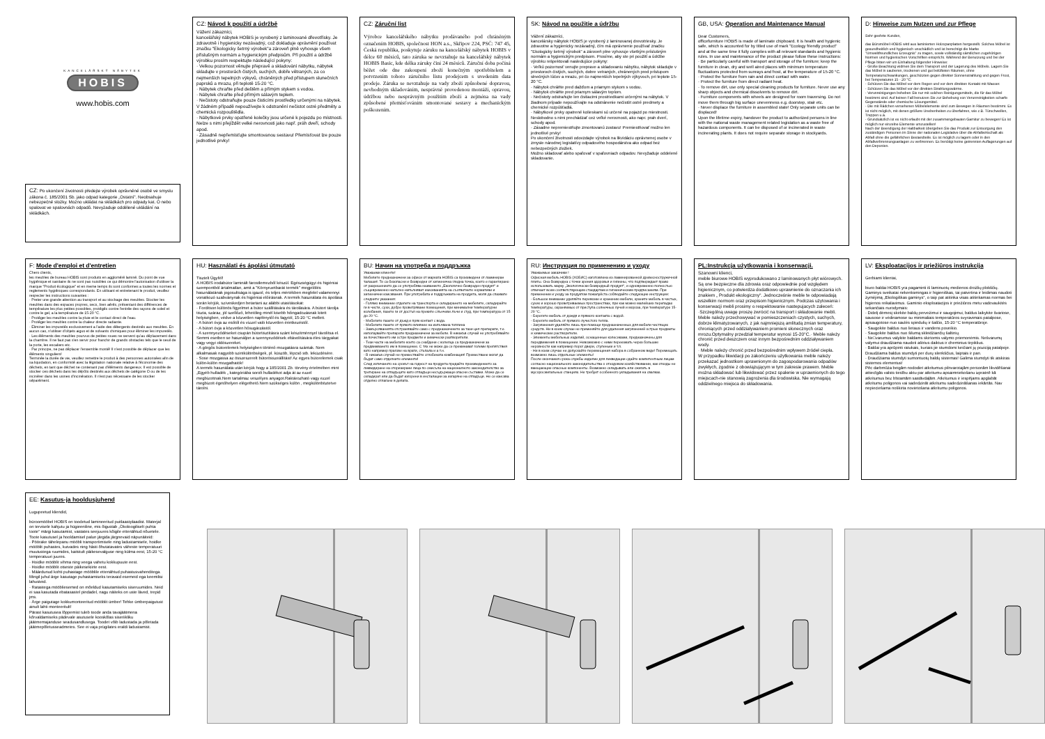KANCELÁŘSKÝ NÁBYTEK
HOBIS
www.hobis.com
CZ: Po ukončení životnosti předejte výrobek oprávněné osobě ve smyslu zákona č. 185/2001 Sb. jako odpad kategorie „Ostatní“. Neobsahuje nebezpečné složky. Možno ukládat na skládkách pro odpady kat. O nebo spalovat ve spalovnách odpadů. Nevyžaduje oddělené ukládání na skládkách.
CZ: Návod k použití a údržbě
Vážení zákazníci,
kancelářský nábytek HOBIS je vyrobený z laminované dřevotřísky. Je zdravotně i hygienicky nezávadný, což dokladuje oprávnění používat značku "Ekologicky šetrný výrobek"a zároveň plně vyhovuje všem příslušným normám a hygienickým předpisům. Při použití a údržbě výrobku prosím respektujte následující pokyny:
· Velkou pozornost věnujte přepravě a skladování nábytku, nábytek skladujte v prostorách čistých, suchých, dobře větraných, za co nejmenších tepelných výkyvů, chráněných před přístupem slunečních paprsků a mrazu, při teplotě 15-20 °C.
· Nábytek chraňte před deštěm a přímým stykem s vodou.
· Nábytek chraňte před přímým sálavým teplem.
· Nečistoty odstraňujte pouze čisticími prostředky určenými na nábytek. V žádném případě nepoužívejte k odstranění nečistot ostré předměty a chemická rozpouštědla.
· Nábytkové prvky opatřené kolečky jsou určené k pojezdu po místnosti. Nelze s nimi přejíždět velké nerovnosti jako např. práh dveří, schody apod.
· Zásadně nepřemísťujte smontovanou sestavu! Přemísťovat lze pouze jednotlivé prvky!
CZ: Záruční list
Výrobce kancelářského nábytku prodávaného pod chráněným označením HOBIS, společnost HON a.s., Skřipov 224, PSČ: 747 45, Česká republika, poskytuje záruku na kancelářský nábytek HOBIS v délce 60 měsíců, tato záruka se nevztahuje na kancelářský nábytek HOBIS Basic, kde délka záruky činí 24 měsíců. Záruční doba počíná běžet ode dne zakoupení zboží konečným spotřebitelem a potvrzením tohoto záručního listu prodejcem s uvedením data prodeje. Záruka se nevztahuje na vady zboží způsobené dopravou, nevhodným skladováním, nesprávně provedenou montáží, opravou, údržbou nebo nesprávným použitím zboží a zejména na vady způsobené přemísťováním smontované sestavy a mechanickým poškozením.
SK: Návod na použitie a údržbu
Vážení zákazníci,
kancelársky nábytok HOBIS je vyrobený z laminovanej drevotriesky. Je zdravotne a hygienicky nezávadný, čím má oprávnenie používať značku "Ekologicky šetrný výrobok" a zároveň plne vyhovuje všetkým príslušným normám a hygienickým predpisom. Prosíme, aby ste pri použití a údržbe výrobku rešpektovali nasledujúce pokyny:
· Veľkú pozornosť venujte preprave a skladovaniu nábytku, nábytok skladujte v priestoroch čistých, suchých, dobre vetraných, chránených pred prístupom slnečných lúčov a mrazu, pri čo najmenších tepelných výkyvoch, pri teplote 15-20 °C.
· Nábytok chráňte pred dažďom a priamym stykom s vodou.
· Nábytok chráňte pred priamym sálavým teplom.
· Nečistoty odstraňujte len čistiacimi prostriedkami určenými na nábytok. V žiadnom prípade nepoužívajte na odstránenie nečistôt ostré predmety a chemické rozpúšťadlá.
· Nábytkové prvky opatrené kolieskami sú určené na pojazd po miestnosti. Neslobodno s nimi prechádzať cez veľké nerovnosti, ako napr. prah dverí, schody apod.
· Zásadne nepremiestňujte zmontovanú zostavu! Premiestňovať možno len jednotlivé prvky!
Po ukončení životnosti odovzdajte výrobok na likvidáciu oprávnenej osobe v zmysle národnej legislatívy odpadového hospodárstva ako odpad bez nebezpečných zložiek.
Možno skladovať alebo spaľovať v spaľovniach odpadov. Nevyžaduje oddelené skladovanie.
GB, USA: Operation and Maintenance Manual
Dear Customers,
officefurniture HOBIS is made of laminate chipboard. It is health and hygienic safe, which is accounted for by titled use of mark "Ecology friendly product" and at the same time it fully complies with all relevant standards and hygienic rules. In use and maintenance of the product please follow these instructions:
· Be particularly careful with transport and storage of the furniture; keep the furniture in clean, dry and well aired places with minimum temperature fluctuations protected from sunrays and frost, at the temperature of 15-20 °C.
· Protect the furniture from rain and direct contact with water.
· Protect the furniture from direct radiant heat.
· To remove dirt, use only special cleaning products for furniture. Never use any sharp objects and chemical dissolvents to remove dirt.
· Furniture components with wheels are designed for room traversing. Do not move them through big surface unevenness e.g. doorstep, stair etc.
· Never displace the furniture in assembled state! Only separate units can be displaced!
Upon the lifetime expiry, handover the product to authorized persons in line with the national waste management related legislation as a waste free of hazardous components. It can be disposed of or incinerated in waste incinerating plants. It does not require separate storage in stockyards.
D: Hinweise zum Nutzen und zur Pflege
Sehr geehrte Kunden,
das Büromöbel HOBIS wird aus laminierten Holzspanplatten hergestellt. Solches Möbel ist gesundheitlich und hygienisch unschädlich und ist berechtigt die Marke "Umweltfreundliches Erzeugnis" zu tragen, sowie vollständig sämtlichen zugehörigen Normen und hygienischen Vorschriften entspricht. Während der Benutzung und bei der Pflege bitten wir um Einhaltung folgender Hinweise:
· Große Beachtung widmen Sie dem Transport und der Lagerung des Möbels. Lagern Sie das Möbel in sauberen, trockenen und gut belüfteten Räumen, ohne Temperaturschwankungen, geschützten gegen direkter Sonnenstrahlung und gegen Frost, bei Temperaturen 15 - 20 °C.
· Schützen Sie das Möbel vor dem Regen und vor dem direkten Kontakt mit Wasser.
· Schützen Sie das Möbel vor der direkten Strahlungswärme.
· Verunreinigungen beheben Sie nur mit solchen Reinigungsmitteln, die für das Möbel bestimmt sind. Auf keinen Fall benutzen Sie zur Behebung von Verunreinigkeiten scharfe Gegenstände oder chemische Lösungsmittel.
· Die mit Rädchen versehenen Möbelelemente sind zum Bewegen in Räumen bestimmt. Es ist nicht möglich, mit denen größere Unebenheiten zu überfahren, wie z.B. Türschwellen, Treppen u.ä.
· Grundsätzlich ist es nicht erlaubt mit der zusammengebauten Garnitur zu bewegen! Es ist möglich nur einzelne Elemente umzustellen!
Nach der Beendigung der Haltbarkeit übergeben Sie das Produkt zur Entsorgung den zuständigen Personen im Sinne der nationalen Legislative über die Abfallwirtschaft als Abfall ohne die gefährlichen Bestandteile. Es ist möglich zu lagern oder in den Abfallverbrennungsanlagen zu verbrennen. Es benötigt keine getrennten Auflagerungen auf den Deponien.
F: Mode d'emploi et d'entretien
Chers clients,
les meubles de bureau HOBIS sont produits en aggloméré laminé. Du point de vue hygiénique et sanitaire ils ne sont pas nuisibles ce qui démontre l'autorisation d'utiliser la marque "Produit écologique" et en meme temps ils sont conformes a toutes les normes et reglements hygiéniques correspondants. En utilisant et entretenant le produit, veuillez respecter les instructions suivantes :
· Preter une grande attention au transport et au stockage des meubles. Stocker les meubles dans des espaces propres, secs, bien aérés, présentant des différences de température les plus petites possibles, protégés contre l'entrée des rayons de soleil et contre le gel, a la température de 15-20 °C.
· Protéger les meubles contre la pluie et le contact direct de l'eau.
· Protéger les meubles contre la chaleur directe radiante.
· Éliminer les impuretés exclusivement a l'aide des détergents destinés aux meubles. En aucun cas, n'utiliser d'objets aigus et de solvants chimiques pour éliminer les impuretés.
· Les éléments des meubles pourvus de petites roues ne servent qu'au déplacement dans la chambre. Il ne faut pas s'en servir pour franchir de grands obstacles tels que le seuil de la porte, les escaliers etc.
· Par principe, ne pas déplacer l'ensemble monté! Il n'est possible de déplacer que les éléments singuliers!
Terminée la durée de vie, veuillez remettre le produit à des personnes autorisées afin de sa liquidation, en conformité avec la législation nationale relative à l'économie des déchets, en tant que déchet ne contenant pas d'éléments dangereux. Il est possible de stocker ces déchets dans les dépôts destinés aux déchets de catégorie O ou de les incinérer dans les usines d'incinération. Il n'est pas nécessaire de les stocker séparément.
HU: Használati és ápolási útmutató
Tisztelt Ügyfél!
A HOBIS irodabútor laminált farostlemezből készül. Egészségügyi és higiéniai szempontból ártalmatlan, amit a "Környezetbarát termék" megjelölés használatának jogosultsága is igazol, és teljes mértékben megfelel valamennyi vonatkozó szabványnak és higiéniai előírásnak. A termék használata és ápolása során kérjük, szíveskedjen betartani az alábbi utasításokat:
· Fordítson különös figyelmet a bútor szállítására és tárolására. A bútort tárolja tiszta, száraz, jól szellőző, lehetőleg minél kisebb hőingadozásnak kitett helyiségben, védve a közvetlen napfénytől és fagytól, 15-20 °C mellett.
· A bútort óvja az esőtől és vízzel való közvetlen érintkezéstől.
· A bútort óvja a közvetlen hősugárzástól.
· A szennyeződéseket csupán bútortisztításra szánt készítménnyel távolítsa el. Semmi esetben se használjon a szennyeződések eltávolítására éles tárgyakat vagy vegyi oldószereket.
· A görgős bútorelemek helyiségben történő mozgatásra szántak. Nem alkalmasak nagyobb szintkülönbségek, pl. küszöb, lépcső stb. leküzdésére.
· Sose mozgassa az összeszerelt bútorösszeállítást! Az egyes bútorelemek csak külön-külön mozgathatók!
A termék használata után kérjük hogy a 185/2001 Zb. törvény értelmében mint „Egyéb hulladék „ kategóriába sorolt hulladékot adja át az ezzel megbízottnak.Nem tartalmaz veszélyes anyagot.Raktározható vagy ezzel megbízott égetőhelyen elégethető.Nem szükséges külön , megkülönböztetve tárolni.
BU: Начин на употреба и поддръжка
Уважаеми клиенти!
Мебелите предназначени за офиси от марката HOBIS са произведени от ламиниран талашит. Те са безопасни и безвредни от хигиенична гледна точка, което е гарантирано от разрешението да се употребява названието „Екологично безвреден продукт“ и същевременно напълно изпълняват изискванията на съответните нормативи и хигиенични изисквания. При употребата и поддръжката на продукта, моля да спазвате следните указания:
· Голямо внимание отделете на транспорта и складирането на мебелите, складирайте ги в чисти, сухи, добре проветрявани помещения, при минимални температурни колебания, пазете ги от достъп на преките слънчеви лъчи и студ, при температура от 15 до 20 °C.
· Мебелите пазете от дъжд и пряк контакт с вода.
· Мебелите пазете от прякото влияние на излъчвана топлина
· Замърсяванията отстранявайте само с предназначените за тази цел препарати, т.е. използувайте препарати предназначени за мебели. В никакъв случай не употребявайте за почистването им остри предмети и химически разтворители.
· Тези части на мебелите които са снабдени с колелца са предназначени за предвижването им в помещение. С тях не може да се преминават големи препятствия като например прагове на врати, стъпала и а т.н.
· В никакъв случай не премествайте сглобената комбинация! Преместване могат да бъдат само отделните елементи!
След изтичането на срокът на годност на продукта предайте произведението за ликвидиране на оторизирани лица по смисъла на националното законодателство за третиране на отпадъците като отпадъци несъдържащи опасни съставки. Може да се складират или да бъдат изгорени в инсталации за изгаряне на отпадъци. Не се изисква отделно отлагане в депата.
RU: Инструкция по применению и уходу
Уважаемые заказчики !
Офисная мебель HOBIS (ХОБИС) изготовлена из ламинированной древесностружечной плиты. Она безвредна с точки зрения здоровья и гигиены, что подтверждает право использовать марку „Экологически безвредный продукт“, и одновременно полностью отвечает всем соответствующим стандартам и гигиеническим предписаниям. При применении и уходу за продуктом пожалуйста соблюдайте следующие инструкции:
· Большое внимание уделяйте перевозке и хранению мебели, храните мебель в чистых, сухих и хорошо проветриваемых пространствах, при как можно малейших перепадах температуры, охраняемых от приступа солнечных лучей и мороза, при температуре 15-20 °C.
· Берегите мебель от дождя и прямого контакта с водой.
· Берегите мебель от прямого лучистого тепла.
· Загрязнения удаляйте лишь при помощи предназначенных для мебели чистящих средств. Ни в коем случае не применяйте для удаления загрязнений острые предметы и химические растворители.
· Элементы мебельных изделий, оснащенные колесиками, предназначены для передвижения в помещении. Невозможно с ними переезжать через большие неровности как например порог двери, ступеньки и т.п.
· Ни в коем случае не допускайте перемещения набора в собранном виде! Перемещать возможно лишь отдельные элементы!
После окончания срока службы изделие для ликвидации сдайте компетентным лицам согласно национального законодательства о отходовом хозяйствовании, как отходы не вмещающие опасные компоненты. Возможно складывать или сжигать в мусоросжигальных станциях. Не требует особенного укладывания на свалках.
PL:Instrukcja użytkowania i konserwacji.
Szanowni klienci,
meble biurowe HOBIS wyprodukowano z laminowanych płyt wiórowych. Są one bezpieczne dla zdrowia oraz odpowiednie pod względem higienicznym, co potwierdza dodatkowo uprawnienie do oznaczania ich znakiem „ Produkt ekologiczny“. Jednocześnie meble te odpowiadają wszelkim normom oraz przepisom higienicznym. Podczas użytowania i konserwacji mebli prosimy o respektowanie nastepujacych zaleceń:
·Szczególną uwagę proszę zwrócić na transport i składowanie mebli. Meble należy przechowywać w pomieszczeniach czystych, suchych, dobrze klimatyzowanych, z jak najmniejszą amlitudą zmian temperatury, chroniących przed oddziaływaniem promieni słonecznych oraz mrozu.Optymalny przedział temperatur wynosi 15-20°C.· Meble należy chronić przed deszczem oraz innym bezpośrednim oddziaływaniem wody.
· Meble należy chronić przed bezpośrednim wpływem źródeł ciepła.
W przypadku likwidacji po zakończeniu użytkowania meble należy przekazać jednostkom uprawnionym do zagospodarowania odpadów zwykłych, zgodnie z obowiązującym w tym zakresie prawem. Meble można składować lub likwidować przez spalenie w uprawnionych do tego miejscach-nie stanowią zagrożenia dla środowiska. Nie wymagają oddzielnego miejsca do składowania.
LV: Eksploatacijos ir priežiūros instrukcija
Gerbiami klientai,
biuro baldai HOBIS yra pagaminti iš laminuotų medienos drožlių plokščių. Gaminys sveikatai nekenksmingas ir higieniškas, tai patvirtina ir leidimas naudoti žymėjimą „Ekologiškas gaminys“, o taip pat atitinka visas atitinkamas normas bei higienos reikalavimus. Gaminio eksploatacijos ir priežiūros metu vadovaukitės sekančiais nurodymais:
· Didelį dėmesį skirkite baldų pervežimui ir saugojimui, baldus laikykite švariose, sausose ir vėdinamose su minimaliais temperatūros svyravimais patalpose, apsaugotose nuo saulės spindulių ir šalčio, 15-20 °C temperatūroje.
· Saugokite baldus nuo lietaus ir vandens poveikio.
· Saugokite baldus nuo šilumą skleidžiančių šaltinių.
· Ne□varumus valykite baldams skirtomis valymo priemonėmis. Nešvarumų valymui draudžiama naudoti aštrius daiktus ir cheminius tirpiklius.
· Baldai yra aprūpinti ratukais, kuriais jie stumdomi keičiant jų poziciją patalpoje. Draudžiama baldus stumdyti per durų slenkščius, laiptais ir pan.
· Draudžiama stumdyti sumontuotų baldų sistemas! Galima stumdyti tik atskiras sistemos elementus!
Pēc darbmūža beigām nododiet atkritumus pilnvarotajām personām likvidēšanai attiecīgās valsts tiesību aktu par atkritumu apsaimniekošanu izpratnē kā atkritumus bez bīstamām sastāvdaļām. Atkritumus ir iespējams apglabāt atkritumu poligonos vai sadedzināt atkritumu sadedzināšanas iekārtās. Nav nepieciešama noškirta novietošana atkritumu poligonos.
EE: Kasutus-ja hooldusjuhend
Lugupeetud kliendid,
büroomööbel HOBIS on toodetud lamineeritud puitlaastplaadist. Materjal on tervisele kahjutu ja hügieeniline, mis õigustab „Ökoloogiliselt puhta toote“ märgi kasutamist, vastates seejuures kõigile ettenähtud nõuetele. Toote kasutusel ja hooldamisel palun järgida järgnevaid näpunäiteid:
· Pöörake tähelepanu mööbli transportimisele ning ladustamisele, hoidke mööblit puhastes, kuivades ning hästi õhutatavates väheste temperatuuri muutustega ruumides, kaitstult päikesevalguse ning külma eest, 15-20 °C temperatuuri juures.
· Hoidke mööblit vihma ning veega vahetu kokkupuute eest.
· Hoidke mööblit otseste päikesekiirte eest.
· Määrdunud kohti puhastage mööblile ettenähtud puhastusvahenditega. Mingil juhul ärge kasutage puhastamiseks teravaid esemeid ega keemilisi lahusteid.
· Ratastega mööbliesemed on mõeldud kasutamiseks siseruumides. Neid ei saa kasutada ebatasastel pindadel, nagu näiteks on uste läved, trepid jms.
· Ärge paigutage kokkumonteeritud mööblit ümber! Tehke ümberpaigutust ainult lahti monteeritult!
Pärast kasutusea lõppemist tuleb toode anda tavajäätmena kõrvaldamiseks pädevale asutusele kooskõlas siseriikliku jäätmemajanduse seadusandlusega. Toodet võib ladustada ja põletada jäätmepõletusseadmetes. See ei vaja prügilates eraldi ladustamist.